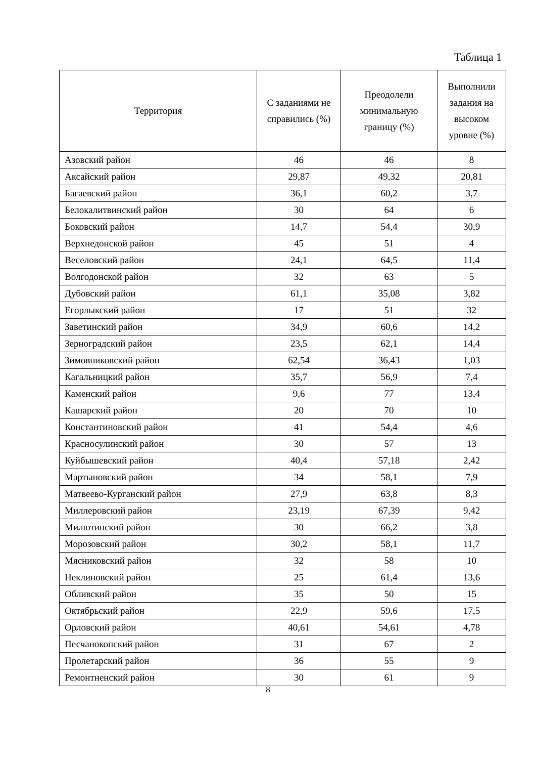Таблица 1
| Территория | С заданиями не справились (%) | Преодолели минимальную границу (%) | Выполнили задания на высоком уровне (%) |
| --- | --- | --- | --- |
| Азовский район | 46 | 46 | 8 |
| Аксайский район | 29,87 | 49,32 | 20,81 |
| Багаевский район | 36,1 | 60,2 | 3,7 |
| Белокалитвинский район | 30 | 64 | 6 |
| Боковский район | 14,7 | 54,4 | 30,9 |
| Верхнедонской район | 45 | 51 | 4 |
| Веселовский район | 24,1 | 64,5 | 11,4 |
| Волгодонской район | 32 | 63 | 5 |
| Дубовский район | 61,1 | 35,08 | 3,82 |
| Егорлыкский район | 17 | 51 | 32 |
| Заветинский район | 34,9 | 60,6 | 14,2 |
| Зерноградский район | 23,5 | 62,1 | 14,4 |
| Зимовниковский район | 62,54 | 36,43 | 1,03 |
| Кагальницкий район | 35,7 | 56,9 | 7,4 |
| Каменский район | 9,6 | 77 | 13,4 |
| Кашарский район | 20 | 70 | 10 |
| Константиновский район | 41 | 54,4 | 4,6 |
| Красносулинский район | 30 | 57 | 13 |
| Куйбышевский район | 40,4 | 57,18 | 2,42 |
| Мартыновский район | 34 | 58,1 | 7,9 |
| Матвеево-Курганский район | 27,9 | 63,8 | 8,3 |
| Миллеровский район | 23,19 | 67,39 | 9,42 |
| Милютинский район | 30 | 66,2 | 3,8 |
| Морозовский район | 30,2 | 58,1 | 11,7 |
| Мясниковский район | 32 | 58 | 10 |
| Неклиновский район | 25 | 61,4 | 13,6 |
| Обливский район | 35 | 50 | 15 |
| Октябрьский район | 22,9 | 59,6 | 17,5 |
| Орловский район | 40,61 | 54,61 | 4,78 |
| Песчанокопский район | 31 | 67 | 2 |
| Пролетарский район | 36 | 55 | 9 |
| Ремонтненский район | 30 | 61 | 9 |
8